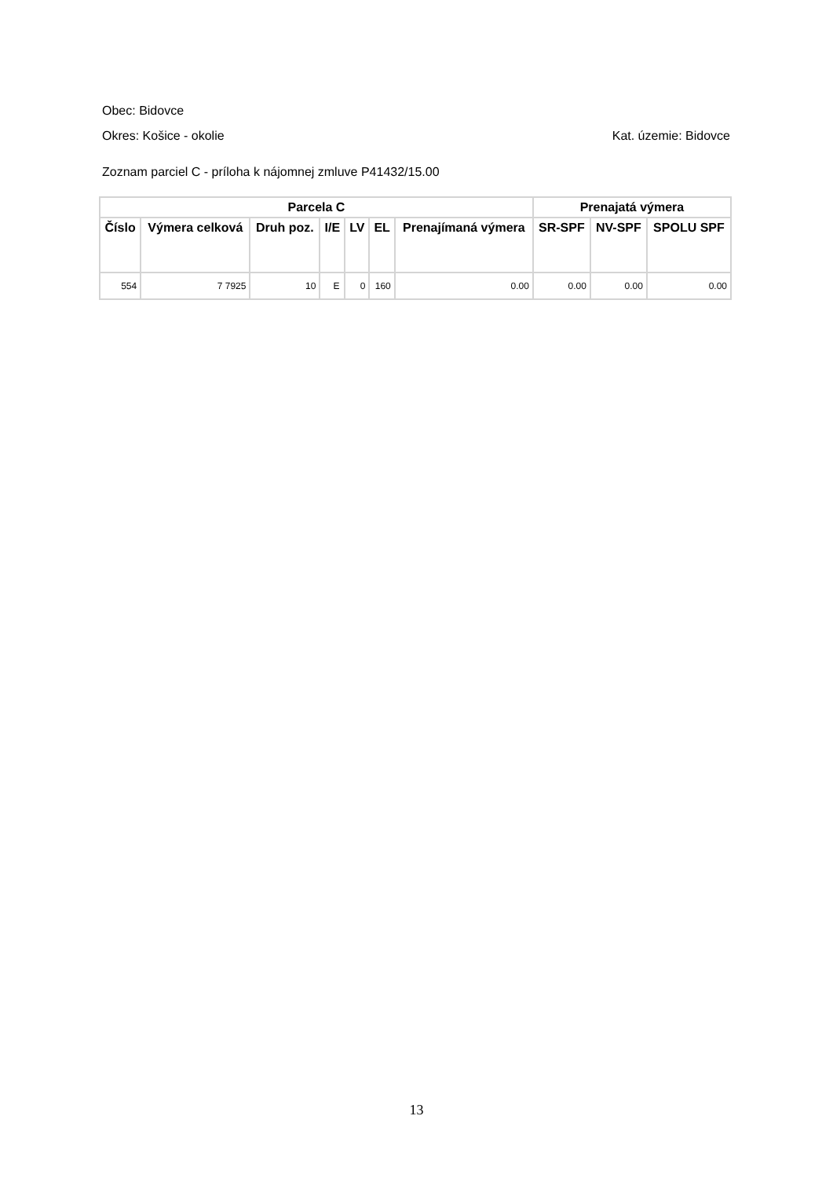Obec: Bidovce
Okres: Košice - okolie Kat. územie: Bidovce
Zoznam parciel C - príloha k nájomnej zmluve P41432/15.00
| Parcela C | | | | | | | Prenajatá výmera | | |
| --- | --- | --- | --- | --- | --- | --- | --- | --- | --- |
| Číslo | Výmera celková | Druh poz. | I/E | LV | EL | Prenajímaná výmera | SR-SPF | NV-SPF | SPOLU SPF |
| 554 | 7 7925 | 10 | E | 0 | 160 | 0.00 | 0.00 | 0.00 | 0.00 |
13